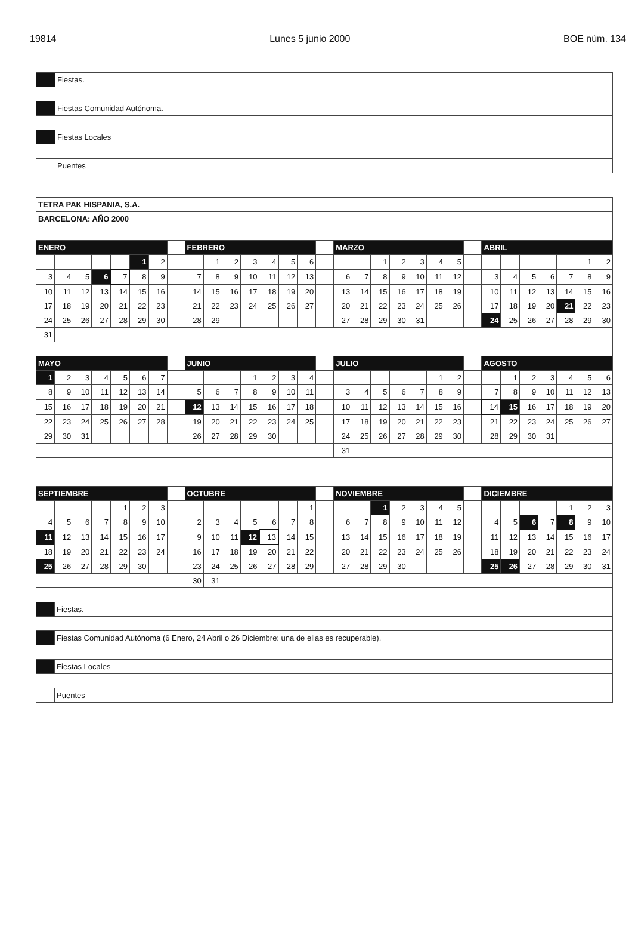19814 Lunes 5 junio 2000 BOE núm. 134
| | Fiestas. |
| | Fiestas Comunidad Autónoma. |
| | Fiestas Locales |
| | Puentes |
| TETRA PAK HISPANIA, S.A. | | | | | | | | | | | | | | | | | | | | | | | | | | | | | | |
| BARCELONA: AÑO 2000 | | | | | | | | | | | | | | | | | | | | | | | | | | | | | | |
| ENERO | | | | | | | | FEBRERO | | | | | | | | MARZO | | | | | | | | ABRIL | | | | | | |
| | | | | | 1 | 2 | | | 1 | 2 | 3 | 4 | 5 | 6 | | | | 1 | 2 | 3 | 4 | 5 | | | | | | | 1 | 2 |
| 3 | 4 | 5 | 6 | 7 | 8 | 9 | | 7 | 8 | 9 | 10 | 11 | 12 | 13 | | 6 | 7 | 8 | 9 | 10 | 11 | 12 | | 3 | 4 | 5 | 6 | 7 | 8 | 9 |
| 10 | 11 | 12 | 13 | 14 | 15 | 16 | | 14 | 15 | 16 | 17 | 18 | 19 | 20 | | 13 | 14 | 15 | 16 | 17 | 18 | 19 | | 10 | 11 | 12 | 13 | 14 | 15 | 16 |
| 17 | 18 | 19 | 20 | 21 | 22 | 23 | | 21 | 22 | 23 | 24 | 25 | 26 | 27 | | 20 | 21 | 22 | 23 | 24 | 25 | 26 | | 17 | 18 | 19 | 20 | 21 | 22 | 23 |
| 24 | 25 | 26 | 27 | 28 | 29 | 30 | | 28 | 29 | | | | | | | 27 | 28 | 29 | 30 | 31 | | | | 24 | 25 | 26 | 27 | 28 | 29 | 30 |
| 31 | | | | | | | | | | | | | | | | | | | | | | | | | | | | | | |
| MAYO | | | | | | | | JUNIO | | | | | | | | JULIO | | | | | | | | AGOSTO | | | | | | |
| 1 | 2 | 3 | 4 | 5 | 6 | 7 | | | | | 1 | 2 | 3 | 4 | | | | | | | 1 | 2 | | | 1 | 2 | 3 | 4 | 5 | 6 |
| 8 | 9 | 10 | 11 | 12 | 13 | 14 | | 5 | 6 | 7 | 8 | 9 | 10 | 11 | | 3 | 4 | 5 | 6 | 7 | 8 | 9 | | 7 | 8 | 9 | 10 | 11 | 12 | 13 |
| 15 | 16 | 17 | 18 | 19 | 20 | 21 | | 12 | 13 | 14 | 15 | 16 | 17 | 18 | | 10 | 11 | 12 | 13 | 14 | 15 | 16 | | 14 | 15 | 16 | 17 | 18 | 19 | 20 |
| 22 | 23 | 24 | 25 | 26 | 27 | 28 | | 19 | 20 | 21 | 22 | 23 | 24 | 25 | | 17 | 18 | 19 | 20 | 21 | 22 | 23 | | 21 | 22 | 23 | 24 | 25 | 26 | 27 |
| 29 | 30 | 31 | | | | | | 26 | 27 | 28 | 29 | 30 | | | | 24 | 25 | 26 | 27 | 28 | 29 | 30 | | 28 | 29 | 30 | 31 | | | |
| | | | | | | | | | | | | | | | | 31 | | | | | | | | | | | | | | |
| SEPTIEMBRE | | | | | | | | OCTUBRE | | | | | | | | NOVIEMBRE | | | | | | | | DICIEMBRE | | | | | | |
| | | | | 1 | 2 | 3 | | | | | | | | 1 | | | | 1 | 2 | 3 | 4 | 5 | | | | | | 1 | 2 | 3 |
| 4 | 5 | 6 | 7 | 8 | 9 | 10 | | 2 | 3 | 4 | 5 | 6 | 7 | 8 | | 6 | 7 | 8 | 9 | 10 | 11 | 12 | | 4 | 5 | 6 | 7 | 8 | 9 | 10 |
| 11 | 12 | 13 | 14 | 15 | 16 | 17 | | 9 | 10 | 11 | 12 | 13 | 14 | 15 | | 13 | 14 | 15 | 16 | 17 | 18 | 19 | | 11 | 12 | 13 | 14 | 15 | 16 | 17 |
| 18 | 19 | 20 | 21 | 22 | 23 | 24 | | 16 | 17 | 18 | 19 | 20 | 21 | 22 | | 20 | 21 | 22 | 23 | 24 | 25 | 26 | | 18 | 19 | 20 | 21 | 22 | 23 | 24 |
| 25 | 26 | 27 | 28 | 29 | 30 | | | 23 | 24 | 25 | 26 | 27 | 28 | 29 | | 27 | 28 | 29 | 30 | | | | | 25 | 26 | 27 | 28 | 29 | 30 | 31 |
| | | | | | | | | 30 | 31 | | | | | | | | | | | | | | | | | | | | | |
| | Fiestas. | | | | | | | | | | | | | | | | | | | | | | | | | | | | | |
| | Fiestas Comunidad Autónoma (6 Enero, 24 Abril o 26 Diciembre: una de ellas es recuperable). | | | | | | | | | | | | | | | | | | | | | | | | | | | | | |
| | Fiestas Locales | | | | | | | | | | | | | | | | | | | | | | | | | | | | | |
| | Puentes | | | | | | | | | | | | | | | | | | | | | | | | | | | | | |